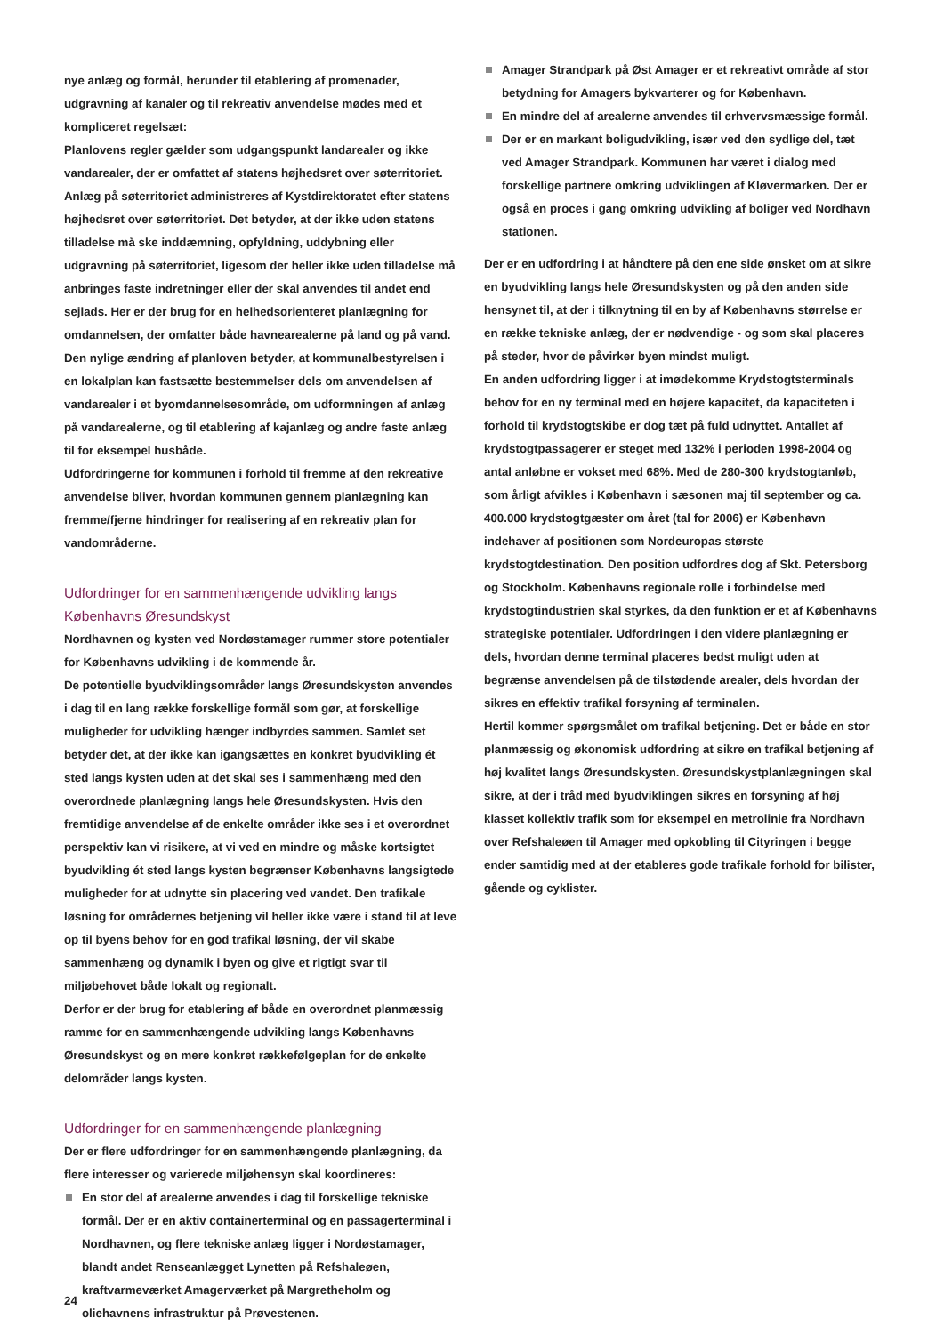nye anlæg og formål, herunder til etablering af promenader, udgravning af kanaler og til rekreativ anvendelse mødes med et kompliceret regelsæt:
Planlovens regler gælder som udgangspunkt landarealer og ikke vandarealer, der er omfattet af statens højhedsret over søterritoriet.
Anlæg på søterritoriet administreres af Kystdirektoratet efter statens højhedsret over søterritoriet. Det betyder, at der ikke uden statens tilladelse må ske inddæmning, opfyldning, uddybning eller udgravning på søterritoriet, ligesom der heller ikke uden tilladelse må anbringes faste indretninger eller der skal anvendes til andet end sejlads. Her er der brug for en helhedsorienteret planlægning for omdannelsen, der omfatter både havnearealerne på land og på vand.
Den nylige ændring af planloven betyder, at kommunalbestyrelsen i en lokalplan kan fastsætte bestemmelser dels om anvendelsen af vandarealer i et byomdannelsesområde, om udformningen af anlæg på vandarealerne, og til etablering af kajanlæg og andre faste anlæg til for eksempel husbåde.
Udfordringerne for kommunen i forhold til fremme af den rekreative anvendelse bliver, hvordan kommunen gennem planlægning kan fremme/fjerne hindringer for realisering af en rekreativ plan for vandområderne.
Udfordringer for en sammenhængende udvikling langs Københavns Øresundskyst
Nordhavnen og kysten ved Nordøstamager rummer store potentialer for Københavns udvikling i de kommende år.
De potentielle byudviklingsområder langs Øresundskysten anvendes i dag til en lang række forskellige formål som gør, at forskellige muligheder for udvikling hænger indbyrdes sammen. Samlet set betyder det, at der ikke kan igangsættes en konkret byudvikling ét sted langs kysten uden at det skal ses i sammenhæng med den overordnede planlægning langs hele Øresundskysten. Hvis den fremtidige anvendelse af de enkelte områder ikke ses i et overordnet perspektiv kan vi risikere, at vi ved en mindre og måske kortsigtet byudvikling ét sted langs kysten begrænser Københavns langsigtede muligheder for at udnytte sin placering ved vandet. Den trafikale løsning for områdernes betjening vil heller ikke være i stand til at leve op til byens behov for en god trafikal løsning, der vil skabe sammenhæng og dynamik i byen og give et rigtigt svar til miljøbehovet både lokalt og regionalt.
Derfor er der brug for etablering af både en overordnet planmæssig ramme for en sammenhængende udvikling langs Københavns Øresundskyst og en mere konkret rækkefølgeplan for de enkelte delområder langs kysten.
Udfordringer for en sammenhængende planlægning
Der er flere udfordringer for en sammenhængende planlægning, da flere interesser og varierede miljøhensyn skal koordineres:
En stor del af arealerne anvendes i dag til forskellige tekniske formål. Der er en aktiv containerterminal og en passagerterminal i Nordhavnen, og flere tekniske anlæg ligger i Nordøstamager, blandt andet Renseanlægget Lynetten på Refshaleøen, kraftvarmeværket Amagerværket på Margretheholm og oliehavnens infrastruktur på Prøvestenen.
Amager Strandpark på Øst Amager er et rekreativt område af stor betydning for Amagers bykvarterer og for København.
En mindre del af arealerne anvendes til erhvervsmæssige formål.
Der er en markant boligudvikling, især ved den sydlige del, tæt ved Amager Strandpark. Kommunen har været i dialog med forskellige partnere omkring udviklingen af Kløvermarken. Der er også en proces i gang omkring udvikling af boliger ved Nordhavn stationen.
Der er en udfordring i at håndtere på den ene side ønsket om at sikre en byudvikling langs hele Øresundskysten og på den anden side hensynet til, at der i tilknytning til en by af Københavns størrelse er en række tekniske anlæg, der er nødvendige - og som skal placeres på steder, hvor de påvirker byen mindst muligt.
En anden udfordring ligger i at imødekomme Krydstogtsterminals behov for en ny terminal med en højere kapacitet, da kapaciteten i forhold til krydstogtskibe er dog tæt på fuld udnyttet. Antallet af krydstogtpassagerer er steget med 132% i perioden 1998-2004 og antal anløbne er vokset med 68%. Med de 280-300 krydstogtanløb, som årligt afvikles i København i sæsonen maj til september og ca. 400.000 krydstogtgæster om året (tal for 2006) er København indehaver af positionen som Nordeuropas største krydstogtdestination. Den position udfordres dog af Skt. Petersborg og Stockholm. Københavns regionale rolle i forbindelse med krydstogtindustrien skal styrkes, da den funktion er et af Københavns strategiske potentialer. Udfordringen i den videre planlægning er dels, hvordan denne terminal placeres bedst muligt uden at begrænse anvendelsen på de tilstødende arealer, dels hvordan der sikres en effektiv trafikal forsyning af terminalen.
Hertil kommer spørgsmålet om trafikal betjening. Det er både en stor planmæssig og økonomisk udfordring at sikre en trafikal betjening af høj kvalitet langs Øresundskysten. Øresundskystplanlægningen skal sikre, at der i tråd med byudviklingen sikres en forsyning af høj klasset kollektiv trafik som for eksempel en metrolinie fra Nordhavn over Refshaleøen til Amager med opkobling til Cityringen i begge ender samtidig med at der etableres gode trafikale forhold for bilister, gående og cyklister.
24